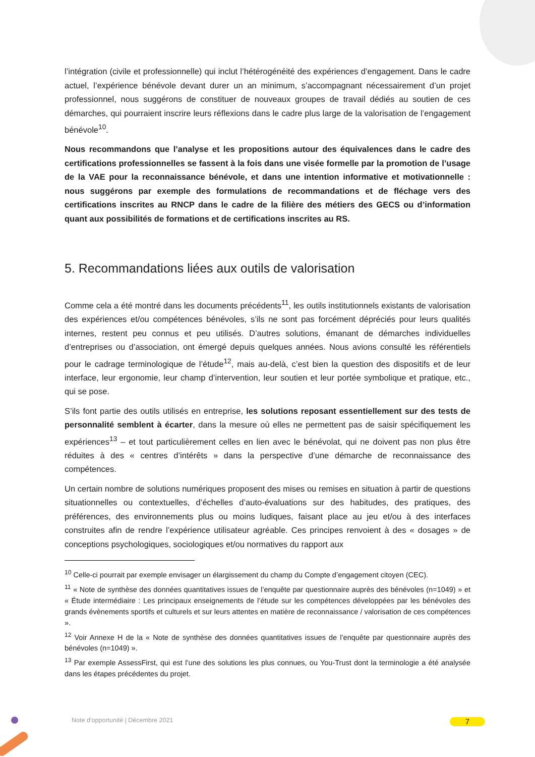l’intégration (civile et professionnelle) qui inclut l’hétérogénéité des expériences d’engagement. Dans le cadre actuel, l’expérience bénévole devant durer un an minimum, s’accompagnant nécessairement d’un projet professionnel, nous suggérons de constituer de nouveaux groupes de travail dédiés au soutien de ces démarches, qui pourraient inscrire leurs réflexions dans le cadre plus large de la valorisation de l’engagement bénévole<sup>10</sup>.
Nous recommandons que l’analyse et les propositions autour des équivalences dans le cadre des certifications professionnelles se fassent à la fois dans une visée formelle par la promotion de l’usage de la VAE pour la reconnaissance bénévole, et dans une intention informative et motivationnelle : nous suggérons par exemple des formulations de recommandations et de fléchage vers des certifications inscrites au RNCP dans le cadre de la filière des métiers des GECS ou d’information quant aux possibilités de formations et de certifications inscrites au RS.
5. Recommandations liées aux outils de valorisation
Comme cela a été montré dans les documents précédents<sup>11</sup>, les outils institutionnels existants de valorisation des expériences et/ou compétences bénévoles, s’ils ne sont pas forcément dépréciés pour leurs qualités internes, restent peu connus et peu utilisés. D’autres solutions, émanant de démarches individuelles d’entreprises ou d’association, ont émergé depuis quelques années. Nous avions consulté les référentiels pour le cadrage terminologique de l’étude<sup>12</sup>, mais au-delà, c’est bien la question des dispositifs et de leur interface, leur ergonomie, leur champ d’intervention, leur soutien et leur portée symbolique et pratique, etc., qui se pose.
S’ils font partie des outils utilisés en entreprise, les solutions reposant essentiellement sur des tests de personnalité semblent à écarter, dans la mesure où elles ne permettent pas de saisir spécifiquement les expériences<sup>13</sup> – et tout particulièrement celles en lien avec le bénévolat, qui ne doivent pas non plus être réduites à des « centres d’intérêts » dans la perspective d’une démarche de reconnaissance des compétences.
Un certain nombre de solutions numériques proposent des mises ou remises en situation à partir de questions situationnelles ou contextuelles, d’échelles d’auto-évaluations sur des habitudes, des pratiques, des préférences, des environnements plus ou moins ludiques, faisant place au jeu et/ou à des interfaces construites afin de rendre l’expérience utilisateur agréable. Ces principes renvoient à des « dosages » de conceptions psychologiques, sociologiques et/ou normatives du rapport aux
<sup>10</sup> Celle-ci pourrait par exemple envisager un élargissement du champ du Compte d’engagement citoyen (CEC).
<sup>11</sup> « Note de synthèse des données quantitatives issues de l’enquête par questionnaire auprès des bénévoles (n=1049) » et « Étude intermédiaire : Les principaux enseignements de l’étude sur les compétences développées par les bénévoles des grands évènements sportifs et culturels et sur leurs attentes en matière de reconnaissance / valorisation de ces compétences ».
<sup>12</sup> Voir Annexe H de la « Note de synthèse des données quantitatives issues de l’enquête par questionnaire auprès des bénévoles (n=1049) ».
<sup>13</sup> Par exemple AssessFirst, qui est l’une des solutions les plus connues, ou You-Trust dont la terminologie a été analysée dans les étapes précédentes du projet.
Note d’opportunité | Décembre 2021
7